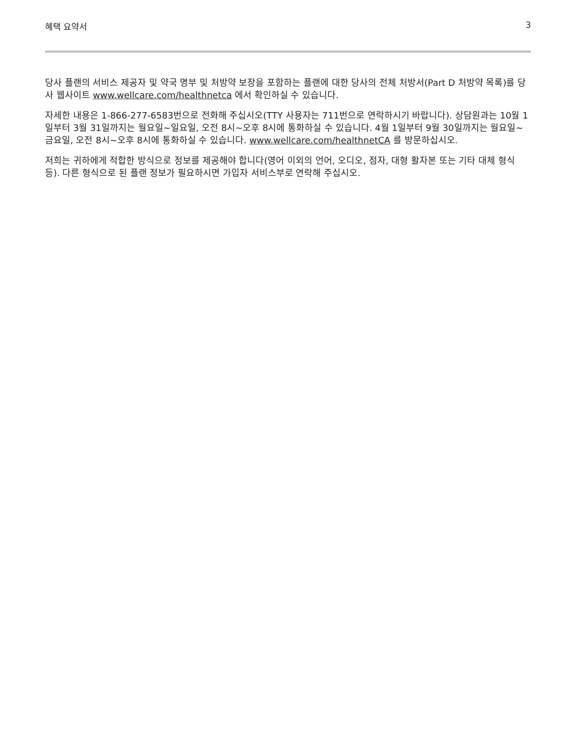혜택 요약서 3
당사 플랜의 서비스 제공자 및 약국 명부 및 처방약 보장을 포함하는 플랜에 대한 당사의 전체 처방서(Part D 처방약 목록)를 당사 웹사이트 www.wellcare.com/healthnetca 에서 확인하실 수 있습니다.
자세한 내용은 1-866-277-6583번으로 전화해 주십시오(TTY 사용자는 711번으로 연락하시기 바랍니다). 상담원과는 10월 1일부터 3월 31일까지는 월요일~일요일, 오전 8시~오후 8시에 통화하실 수 있습니다. 4월 1일부터 9월 30일까지는 월요일~금요일, 오전 8시~오후 8시에 통화하실 수 있습니다. www.wellcare.com/healthnetCA 를 방문하십시오.
저희는 귀하에게 적합한 방식으로 정보를 제공해야 합니다(영어 이외의 언어, 오디오, 점자, 대형 활자본 또는 기타 대체 형식 등). 다른 형식으로 된 플랜 정보가 필요하시면 가입자 서비스부로 연락해 주십시오.